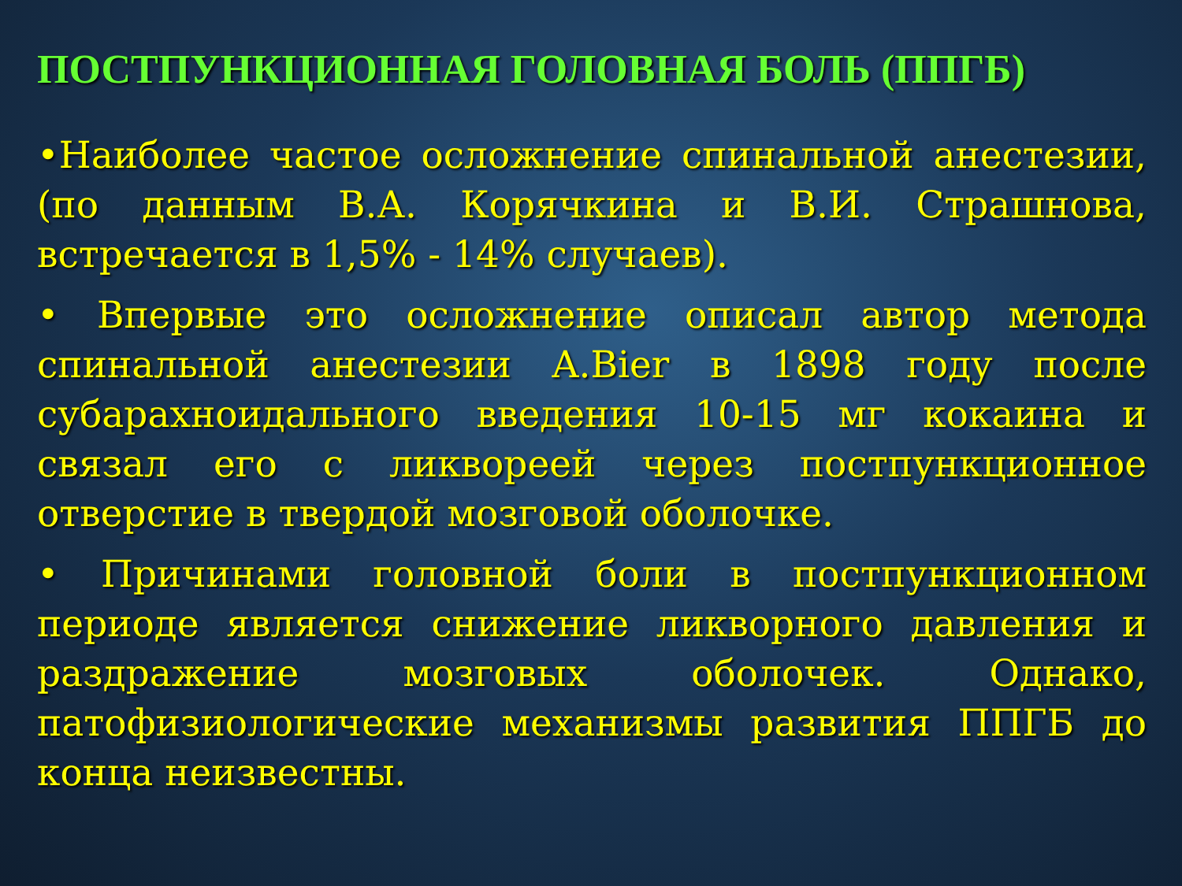ПОСТПУНКЦИОННАЯ ГОЛОВНАЯ БОЛЬ (ППГБ)
•Наиболее частое осложнение спинальной анестезии, (по данным В.А. Корячкина и В.И. Страшнова, встречается в 1,5% - 14% случаев).
• Впервые это осложнение описал автор метода спинальной анестезии A.Bier в 1898 году после субарахноидального введения 10-15 мг кокаина и связал его с ликвореей через постпункционное отверстие в твердой мозговой оболочке.
• Причинами головной боли в постпункционном периоде является снижение ликворного давления и раздражение мозговых оболочек. Однако, патофизиологические механизмы развития ППГБ до конца неизвестны.